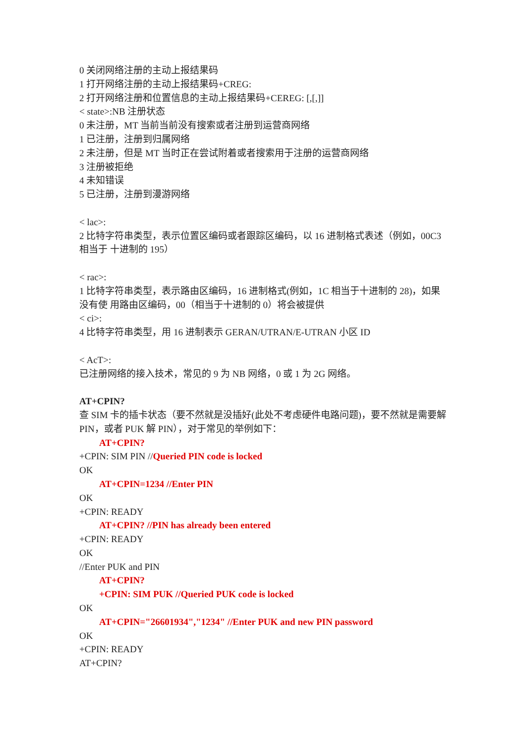0 关闭网络注册的主动上报结果码
1 打开网络注册的主动上报结果码+CREG:
2 打开网络注册和位置信息的主动上报结果码+CEREG: [,[,]]
< state>:NB 注册状态
0 未注册，MT 当前当前没有搜索或者注册到运营商网络
1 已注册，注册到归属网络
2 未注册，但是 MT 当时正在尝试附着或者搜索用于注册的运营商网络
3 注册被拒绝
4 未知错误
5 已注册，注册到漫游网络
< lac>:
2 比特字符串类型，表示位置区编码或者跟踪区编码，以 16 进制格式表述（例如，00C3 相当于 十进制的 195）
< rac>:
1 比特字符串类型，表示路由区编码，16 进制格式(例如，1C 相当于十进制的 28)，如果没有使 用路由区编码，00（相当于十进制的 0）将会被提供
< ci>:
4 比特字符串类型，用 16 进制表示 GERAN/UTRAN/E-UTRAN 小区 ID
< AcT>:
已注册网络的接入技术，常见的 9 为 NB 网络，0 或 1 为 2G 网络。
AT+CPIN?
查 SIM 卡的插卡状态（要不然就是没插好(此处不考虑硬件电路问题)，要不然就是需要解 PIN，或者 PUK 解 PIN），对于常见的举例如下：
AT+CPIN?
+CPIN: SIM PIN //Queried PIN code is locked
OK
AT+CPIN=1234 //Enter PIN
OK
+CPIN: READY
AT+CPIN? //PIN has already been entered
+CPIN: READY
OK
//Enter PUK and PIN
AT+CPIN?
+CPIN: SIM PUK //Queried PUK code is locked
OK
AT+CPIN="26601934","1234" //Enter PUK and new PIN password
OK
+CPIN: READY
AT+CPIN?